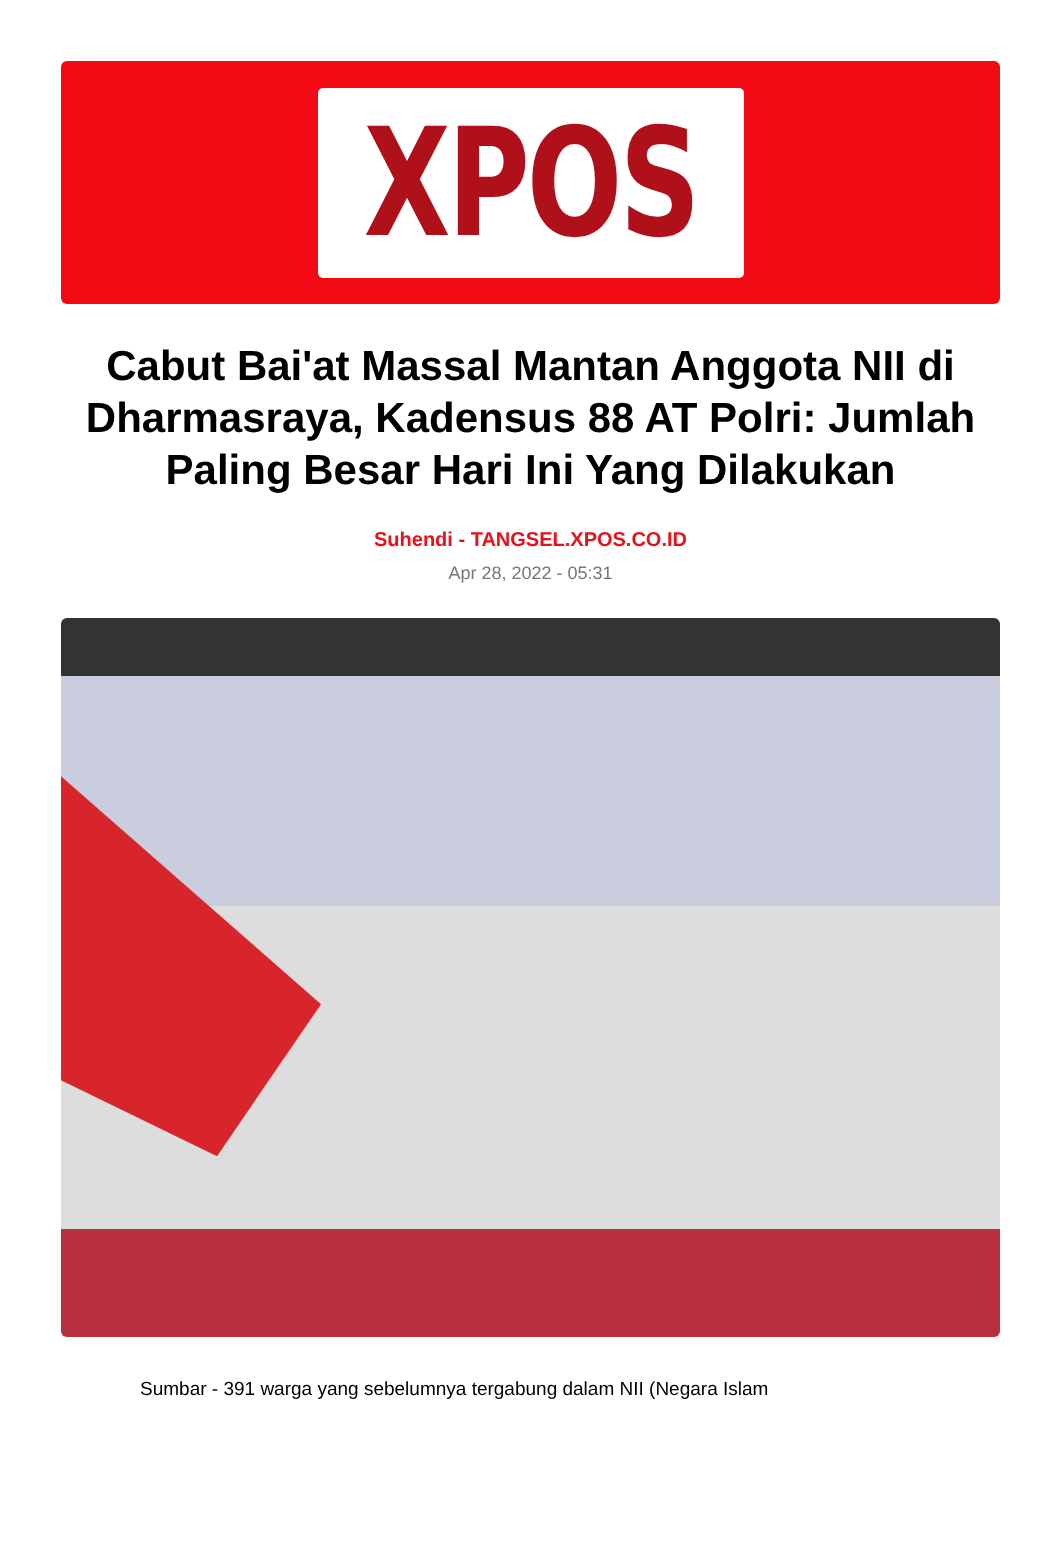XPOS
Cabut Bai'at Massal Mantan Anggota NII di Dharmasraya, Kadensus 88 AT Polri: Jumlah Paling Besar Hari Ini Yang Dilakukan
Suhendi - TANGSEL.XPOS.CO.ID
Apr 28, 2022 - 05:31
Sumbar - 391 warga yang sebelumnya tergabung dalam NII (Negara Islam